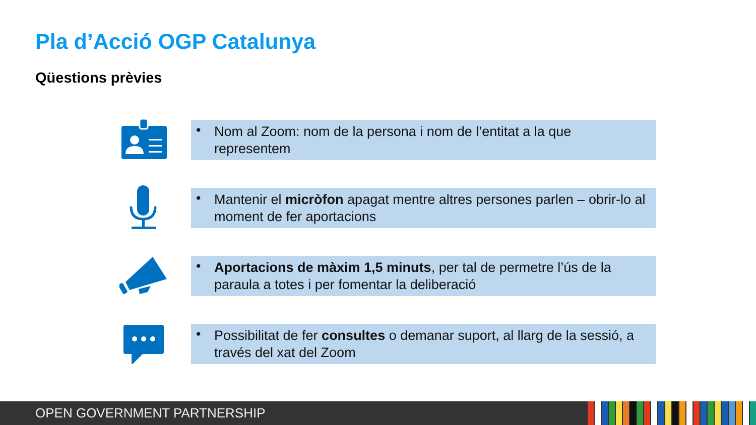Pla d’Acció OGP Catalunya
Qüestions prèvies
• Nom al Zoom: nom de la persona i nom de l’entitat a la que representem
• Mantenir el micròfon apagat mentre altres persones parlen – obrir-lo al moment de fer aportacions
• Aportacions de màxim 1,5 minuts, per tal de permetre l’ús de la paraula a totes i per fomentar la deliberació
• Possibilitat de fer consultes o demanar suport, al llarg de la sessió, a través del xat del Zoom
OPEN GOVERNMENT PARTNERSHIP